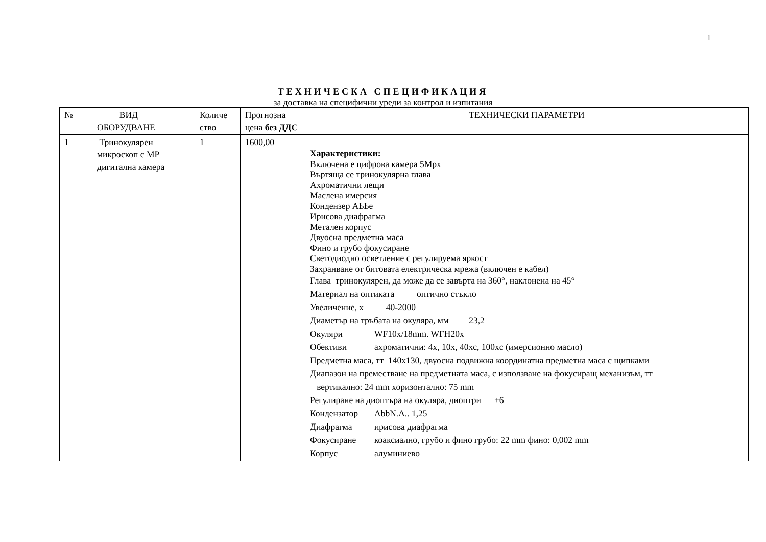1
ТЕХНИЧЕСКА СПЕЦИФИКАЦИЯ
за доставка на специфични уреди за контрол и изпитания
| № | ВИД ОБОРУДВАНЕ | Количе ство | Прогнозна цена без ДДС | ТЕХНИЧЕСКИ ПАРАМЕТРИ |
| --- | --- | --- | --- | --- |
| 1 | Тринокулярен микроскоп с MP дигитална камера | 1 | 1600,00 | Характеристики: Включена е цифрова камера 5Mpx Въртяща се тринокулярна глава Ахроматични лещи Маслена имерсия Кондензер АЬЬе Ирисова диафрагма Метален корпус Двуосна предметна маса Фино и грубо фокусиране Светодиодно осветление с регулируема яркост Захранване от битовата електрическа мрежа (включен е кабел) Глава тринокулярен, да може да се завърта на 360°, наклонена на 45° Материал на оптиката оптично стъкло Увеличение, х 40-2000 Диаметър на тръбата на окуляра, мм 23,2 Окуляри WF10x/18mm. WFH20x Обективи ахроматични: 4x, 10x, 40xc, 100xc (имерсионно масло) Предметна маса, тт 140x130, двуосна подвижна координатна предметна маса с щипками Диапазон на преместване на предметната маса, с използване на фокусиращ механизъм, тт вертикално: 24 mm хоризонтално: 75 mm Регулиране на диоптъра на окуляра, диоптри ±6 Кондензатор AbbN.A.. 1,25 Диафрагма ирисова диафрагма Фокусиране коаксиално, грубо и фино грубо: 22 mm фино: 0,002 mm Корпус алуминиево |